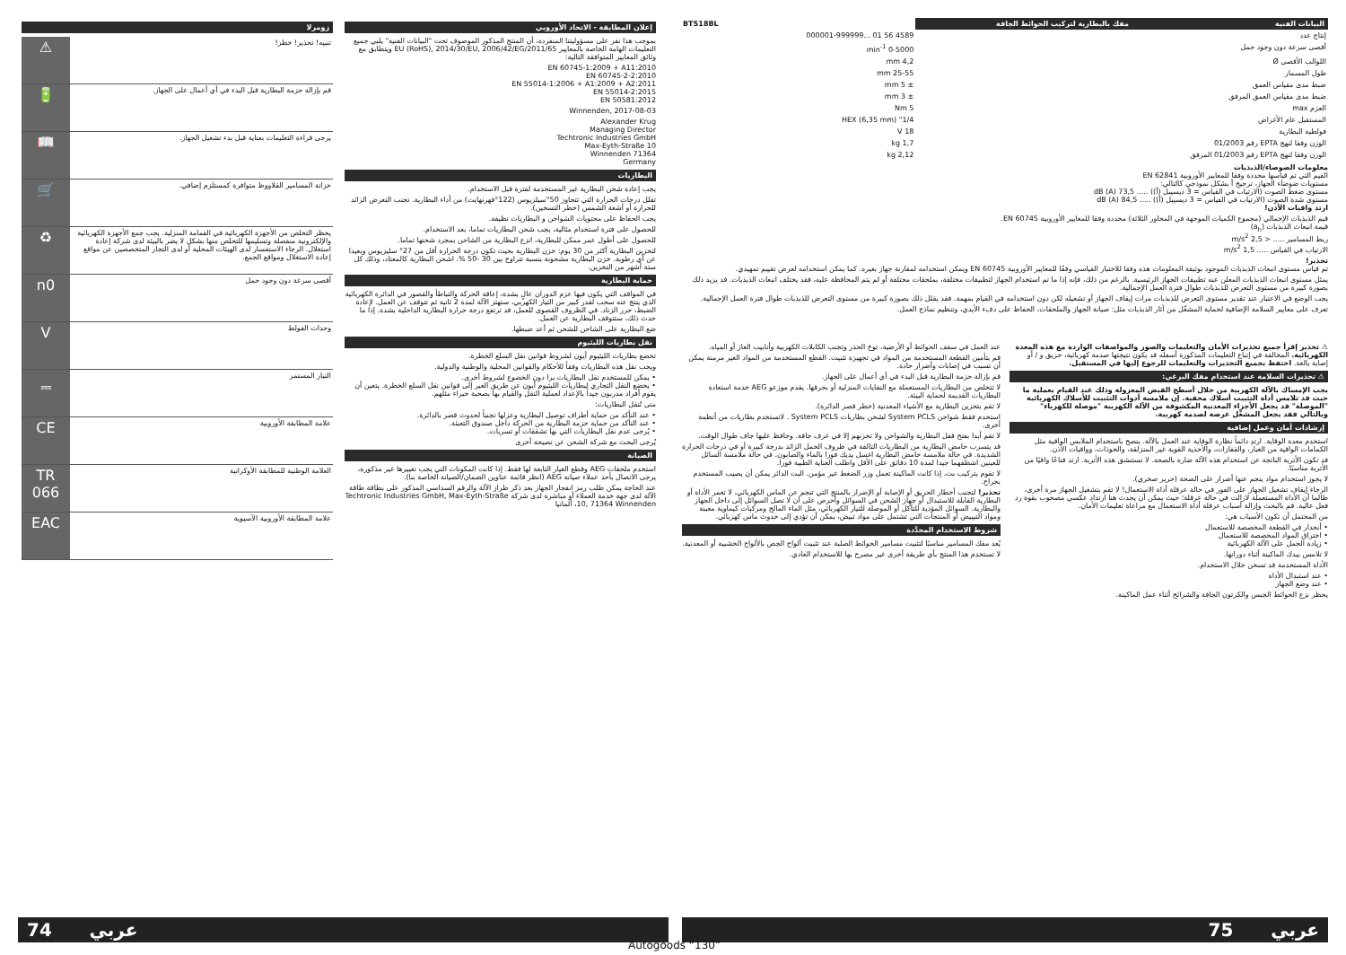زومرلا
| تنبيه! تحذير! خطر! | ⚠ |
| قم بإزالة حزمة البطارية قبل البدء في أي أعمال على الجهاز. | 🔋 |
| يرجى قراءة التعليمات بعناية قبل بدء تشغيل الجهاز. | 📖 |
| خزانة المسامير القلاووظ متوافرة كمستلزم إضافي. | 🛒 |
| يحظر التخلص من الأجهزة الكهربائية في القمامة المنزلية. يجب جمع الأجهزة الكهربائية والإلكترونية منفصلة وتسليمها للتخلص منها بشكل لا يضر بالبيئة لدى شركة إعادة استغلال. الرجاء الاستفسار لدى الهيئات المحلية أو لدى التجار المتخصصين عن مواقع إعادة الاستغلال ومواقع الجمع. | ♻ |
| أقصى سرعة دون وجود حمل | n0 |
| وحدات الفولط | V |
| التيار المستمر | ⎓ |
| علامة المطابقة الأوروبية | CE |
| العلامة الوطنية للمطابقة الأوكرانية | TR 066 |
| علامة المطابقة الأوروبية الآسيوية | EAC |
إعلان المطابقة - الاتحاد الأوروبي
بموجب هذا نقر على مسؤوليتنا المنفردة، أن المنتج المذكور الموصوف تحت "البيانات الفنية" يلبي جميع التعليمات الهامة الخاصة بالمعايير 2011/65/EU (RoHS), 2014/30/EU, 2006/42/EG ويتطابق مع وثائق المعايير المتوافقة التالية:
EN 60745-1:2009 + A11:2010
EN 60745-2-2:2010
EN 55014-1:2006 + A1:2009 + A2:2011
EN 55014-2:2015
EN 50581:2012
Winnenden, 2017-08-03
Alexander Krug
Managing Director
Techtronic Industries GmbH
Max-Eyth-Straße 10
Winnenden 71364
Germany
البطاريات
يجب إعادة شحن البطارية غير المستخدمة لفترة قبل الاستخدام.
تقلل درجات الحرارة التي تتجاوز 50°سيلزيوس (122°فهرنهايت) من أداء البطارية. تجنب التعرض الزائد للحرارة أو أشعة الشمس (خطر التسخين).
يجب الحفاظ على محتويات الشواحن و البطاريات نظيفة.
للحصول على فترة استخدام مثالية، يجب شحن البطاريات تماما، بعد الاستخدام.
للحصول على أطول عمر ممكن للبطارية، انزع البطارية من الشاحن بمجرد شحنها تماما.
لتخزين البطارية أكثر من 30 يوم: خزن البطارية بحيث تكون درجة الحرارة أقل من 27° سليزيوس وبعيدا عن أي رطوبة. خزن البطارية مشحونة بنسبة تتراوح بين 30 -50 %. اشحن البطارية كالمعتاد، وذلك كل ستة أشهر من التخزين.
حماية البطارية
في المواقف التي يكون فيها عزم الدوران عالٍ بشدة، إعاقة الحركة والتباطأ والقصور في الدائرة الكهربائية الذي ينتج عنه سحب لقدر كبير من التيار الكهربي، ستهتز الآلة لمدة 2 ثانية ثم تتوقف عن العمل. لإعادة الضبط، حرر الزناد. في الظروف القصوى للعمل، قد ترتفع درجة حرارة البطارية الداخلية بشدة. إذا ما حدث ذلك، ستتوقف البطارية عن العمل.
ضع البطارية على الشاحن للشحن ثم أعد ضبطها.
نقل بطاريات الليثيوم
تخضع بطاريات الليثيوم أيون لشروط قوانين نقل السلع الخطرة.
ويجب نقل هذه البطاريات وفقاً للأحكام والقوانين المحلية والوطنية والدولية.
• يمكن للمستخدم نقل البطاريات برا دون الخضوع لشروط أخرى.
• يخضع النقل التجاري لبطاريات الليثيوم أيون عن طريق الغير إلى قوانين نقل السلع الخطرة. يتعين أن يقوم أفراد مدربون جيداً بالإعداد لعملية النقل والقيام بها بصحبة خبراء مثلهم.
متى تُنقل البطاريات:
• عند التأكد من حماية أطراف توصيل البطارية وعزلها تجنباً لحدوث قصر بالدائرة.
• عند التأكد من حماية حزمة البطارية من الحركة داخل صندوق التعبئة.
• يُرجى عدم نقل البطاريات التي بها تشققات أو تسربات.
يُرجى البحث مع شركة الشحن عن نصيحة أخرى
الصيانة
استخدم ملحقات AEG وقطع الغيار التابعة لها فقط. إذا كانت المكونات التي يجب تغييرها غير مذكورة، يرجى الاتصال بأحد عملاء صيانة AEG (انظر قائمة عناوين الضمان/الصيانة الخاصة بنا).
عند الحاجة يمكن طلب رمز انفجار الجهاز بعد ذكر طراز الآلة والرقم السداسي المذكور على بطاقة طاقة الآلة لدى جهة خدمة العملاء أو مباشرة لدى شركة Techtronic Industries GmbH, Max-Eyth-Straße 10, 71364 Winnenden، ألمانيا
| البيانات الفنية | مفك بالبطارية لتركيب الحوائط الجافة | BTS18BL |
| --- | --- | --- |
| إنتاج عدد | | 4589 56 01 ...000001-999999 |
| أقصى سرعة دون وجود حمل | | 0-5000 min<sup>-1</sup> |
| اللوالب الأقصى Ø | | 4,2 mm |
| طول المسمار | | 25-55 mm |
| ضبط مدى مقياس العمق | | ± 5 mm |
| ضبط مدى مقياس العمق المرفق | | ± 3 mm |
| العزم max | | 5 Nm |
| المستقبل عام الأغراض | | 1/4" HEX (6,35 mm) |
| فولطية البطارية | | 18 V |
| الوزن وفقا لنهج EPTA رقم 01/2003 | | 1,7 kg |
| الوزن وفقا لنهج EPTA رقم 01/2003 المرفق | | 2,12 kg |
معلومات الضوضاء/الذبذبات
القيم التي تم قياسها محددة وفقا للمعايير الأوروبية EN 62841
مستويات ضوضاء الجهاز، ترجيح أ بشكل نموذجي كالتالي:
مستوى ضغط الصوت (الارتياب في القياس = 3 ديسيبل (أ)) ..... 73,5 dB (A)
مستوى شدة الصوت (الارتياب في القياس = 3 ديسيبل (أ)) ..... 84,5 dB (A)
ارتد واقيات الأذن!
قيم الذبذبات الإجمالي (مجموع الكميات الموجهة في المحاور الثلاثة) محددة وفقا للمعايير الأوروبية EN 60745.
قيمة انبعاث الذبذبات (a<sub>h</sub>)
ربط المسامير ..... < 2,5 m/s<sup>2</sup>
الارتياب في القياس ..... 1,5 m/s<sup>2</sup>
تحذير!
تم قياس مستوى انبعاث الذبذبات الموجود بوثيقة المعلومات هذه وفقا للاختبار القياسي وفقًا للمعايير الأوروبية EN 60745 ويمكن استخدامه لمقارنة جهاز بغيره. كما يمكن استخدامه لعرض تقييم تمهيدي.
يمثل مستوى انبعاث الذبذبات المعلن عنه تطبيقات الجهاز الرئيسية. بالرغم من ذلك، فإنه إذا ما تم استخدام الجهاز لتطبيقات مختلفة، بملحقات مختلفة أو لم يتم المحافظة عليه، فقد يختلف انبعاث الذبذبات. قد يزيد ذلك بصورة كبيرة من مستوى التعرض للذبذبات طوال فترة العمل الإجمالية.
يجب الوضع في الاعتبار عند تقدير مستوى التعرض للذبذبات مرات إيقاف الجهاز أو تشغيله لكن دون استخدامه في القيام بمهمة. فقد يقلل ذلك بصورة كبيرة من مستوى التعرض للذبذبات طوال فترة العمل الإجمالية.
تعرف على معايير السلامة الإضافية لحماية المشغّل من آثار الذبذبات مثل: صيانة الجهاز والملحقات، الحفاظ على دفء الأيدي، وتنظيم نماذج العمل.
⚠ تحذير إقرأ جميع تحذيرات الأمان والتعليمات والصور والمواصفات الواردة مع هذه المعدة الكهربائية. المخالفة في إتباع التعليمات المذكورة أسفله قد يكون نتيجتها صدمة كهربائية، حريق و / أو إصابة بالغة. احتفظ بجميع التحذيرات والتعليمات للرجوع إليها في المستقبل.
⚠ تحذيرات السلامة عند استخدام مفك البرغي:
يجب الإمساك بالآلة الكهربية من خلال أسطح القبض المعزولة وذلك عند القيام بعملية ما حيث قد تلامس أداة التثبيت أسلاك مخفية. إن ملامسة أدوات التثبيت للأسلاك الكهربائية "الموصلة" قد يجعل الأجزاء المعدنية المكشوفة من الآلة الكهربية "موصلة للكهرباء" وبالتالي فقد يجعل المشغّل عرضة لصدمة كهربية.
إرشادات أمان وعمل إضافية
استخدم معدة الوقاية. ارتدِ دائماً نظارة الوقاية عند العمل بالآلة. ينصح باستخدام الملابس الواقية مثل الكمامات الواقية من الغبار، والقفازات، والأحذية القوية غير المنزلقة، والخوذات، وواقيات الأذن.
قد تكون الأتربة الناتجة عن استخدام هذه الآلة ضارة بالصحة. لا تستنشق هذه الأتربة. ارتد قناعًا واقيًا من الأتربة مناسبًا.
لا يجوز استخدام مواد ينجم عنها أضرار على الصحة (حرير صخري).
الرجاء إيقاف تشغيل الجهاز على الفور في حالة عرقلة أداة الاستعمال! لا تقم بتشغيل الجهاز مرة أخرى، طالما أن الأداة المستعملة لازالت في حالة عرقلة؛ حيث يمكن أن يحدث هنا ارتداد عكسي مصحوب بقوة رد فعل عالية. قم بالبحث وإزالة أسباب عرقلة أداة الاستعمال مع مراعاة تعليمات الأمان.
من المحتمل أن تكون الأسباب هي:
• أنحدار في القطعة المخصصة للاستعمال
• اختراق المواد المخصصة للاستعمال
• زيادة الحمل على الآلة الكهربائية
لا تلامس بيدك الماكينة أثناء دورانها.
الأداة المستخدمة قد تسخن خلال الاستخدام.
• عند استبدال الأداة
• عند وضع الجهاز
يحظر نزع الحوائط الجبس والكرتون الجافة والشرائح أثناء عمل الماكينة.
عند العمل في سقف الحوائط أو الأرضية، توخ الحذر وتجنب الكابلات الكهربية وأنابيب الغاز أو المياه.
قم بتأمين القطعة المستخدمة من المواد في تجهيزة تثبيت. القطع المستخدمة من المواد الغير مرمنة يمكن أن تسبب في إصابات وأضرار حادة.
قم بإزالة حزمة البطارية قبل البدء في أي أعمال على الجهاز.
لا تتخلص من البطاريات المستعملة مع النفايات المنزلية أو بحرقها. يقدم موزعو AEG خدمة استعادة البطاريات القديمة لحماية البيئة.
لا تقم بتخزين البطارية مع الأشياء المعدنية (خطر قصر الدائرة).
استخدم فقط شواحن System PCLS لشحن بطاريات System PCLS . لاتستخدم بطاريات من أنظمة أخرى.
لا تقم أبدا بفتح قفل البطارية والشواحن ولا تخزنهم إلا في غرف جافة. وحافظ عليها جاف طوال الوقت.
قد يتسرب حامض البطارية من البطاريات التالفة في ظروف الحمل الزائد بدرجة كبيرة أو في درجات الحرارة الشديدة. في حالة ملامسة حامض البطارية اغسل يديك فورا بالماء والصابون. في حالة ملامسة السائل للعينين اشطفهما جيدا لمدة 10 دقائق على الأقل واطلب العناية الطبية فورا.
لا تقوم بتركيب بت، إذا كانت الماكينة تعمل وزر الضغط غير مؤمن. البت الدائر يمكن أن يصيب المستخدم بجراح.
تحذير! لتجنب أخطار الحريق أو الإصابة أو الإضرار بالمنتج التي تنجم عن الماس الكهربائي، لا تغمر الأداة أو البطارية القابلة للاستبدال أو جهاز الشحن في السوائل وأحرص على أن لا تصل السوائل إلى داخل الجهاز والبطارية. السوائل المؤدية للتآكل أو الموصلة للتيار الكهربائي، مثل الماء المالح ومركبات كيماوية معينة ومواد التبييض أو المنتجات التي تشتمل على مواد تبيض، يمكن أن تؤدي إلى حدوث ماس كهربائي.
شروط الاستخدام المحدَّدة
يُعد مفك المسامير مناسبًا لتثبيت مسامير الحوائط الصلبة عند تثبيت ألواح الجص بالألواح الخشبية أو المعدنية.
لا تستخدم هذا المنتج بأي طريقة أخرى غير مصرح بها للاستخدام العادي.
74 عربي عربي 75
Autogoods “130”